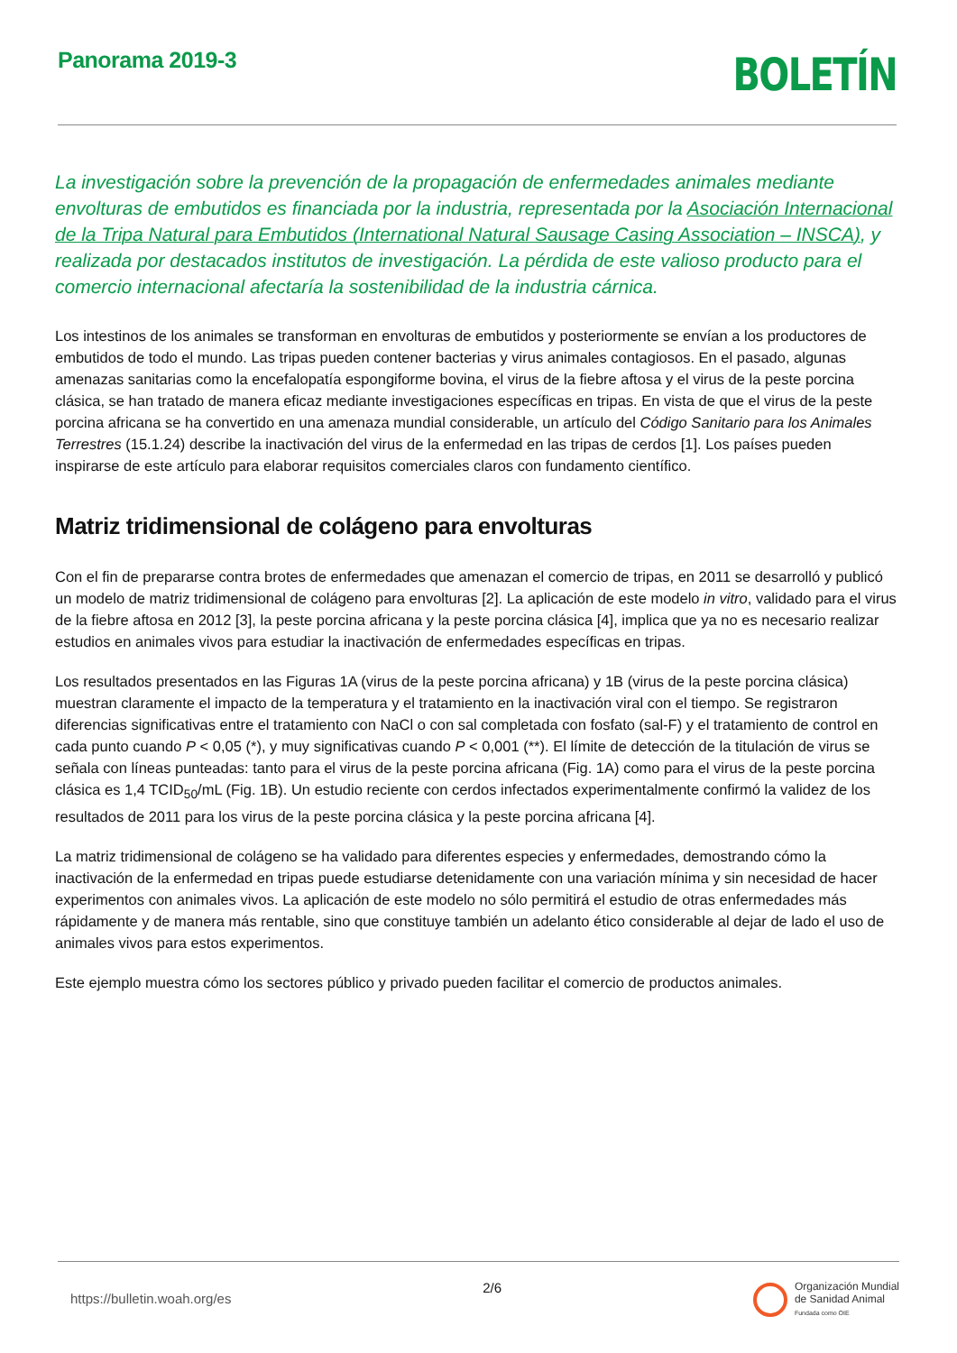Panorama 2019-3
BOLETÍN
La investigación sobre la prevención de la propagación de enfermedades animales mediante envolturas de embutidos es financiada por la industria, representada por la Asociación Internacional de la Tripa Natural para Embutidos (International Natural Sausage Casing Association – INSCA), y realizada por destacados institutos de investigación. La pérdida de este valioso producto para el comercio internacional afectaría la sostenibilidad de la industria cárnica.
Los intestinos de los animales se transforman en envolturas de embutidos y posteriormente se envían a los productores de embutidos de todo el mundo. Las tripas pueden contener bacterias y virus animales contagiosos. En el pasado, algunas amenazas sanitarias como la encefalopatía espongiforme bovina, el virus de la fiebre aftosa y el virus de la peste porcina clásica, se han tratado de manera eficaz mediante investigaciones específicas en tripas. En vista de que el virus de la peste porcina africana se ha convertido en una amenaza mundial considerable, un artículo del Código Sanitario para los Animales Terrestres (15.1.24) describe la inactivación del virus de la enfermedad en las tripas de cerdos [1]. Los países pueden inspirarse de este artículo para elaborar requisitos comerciales claros con fundamento científico.
Matriz tridimensional de colágeno para envolturas
Con el fin de prepararse contra brotes de enfermedades que amenazan el comercio de tripas, en 2011 se desarrolló y publicó un modelo de matriz tridimensional de colágeno para envolturas [2]. La aplicación de este modelo in vitro, validado para el virus de la fiebre aftosa en 2012 [3], la peste porcina africana y la peste porcina clásica [4], implica que ya no es necesario realizar estudios en animales vivos para estudiar la inactivación de enfermedades específicas en tripas.
Los resultados presentados en las Figuras 1A (virus de la peste porcina africana) y 1B (virus de la peste porcina clásica) muestran claramente el impacto de la temperatura y el tratamiento en la inactivación viral con el tiempo. Se registraron diferencias significativas entre el tratamiento con NaCl o con sal completada con fosfato (sal-F) y el tratamiento de control en cada punto cuando P < 0,05 (*), y muy significativas cuando P < 0,001 (**). El límite de detección de la titulación de virus se señala con líneas punteadas: tanto para el virus de la peste porcina africana (Fig. 1A) como para el virus de la peste porcina clásica es 1,4 TCID<sub>50</sub>/mL (Fig. 1B). Un estudio reciente con cerdos infectados experimentalmente confirmó la validez de los resultados de 2011 para los virus de la peste porcina clásica y la peste porcina africana [4].
La matriz tridimensional de colágeno se ha validado para diferentes especies y enfermedades, demostrando cómo la inactivación de la enfermedad en tripas puede estudiarse detenidamente con una variación mínima y sin necesidad de hacer experimentos con animales vivos. La aplicación de este modelo no sólo permitirá el estudio de otras enfermedades más rápidamente y de manera más rentable, sino que constituye también un adelanto ético considerable al dejar de lado el uso de animales vivos para estos experimentos.
Este ejemplo muestra cómo los sectores público y privado pueden facilitar el comercio de productos animales.
https://bulletin.woah.org/es
2/6
Organización Mundial
de Sanidad Animal
Fundada como OIE